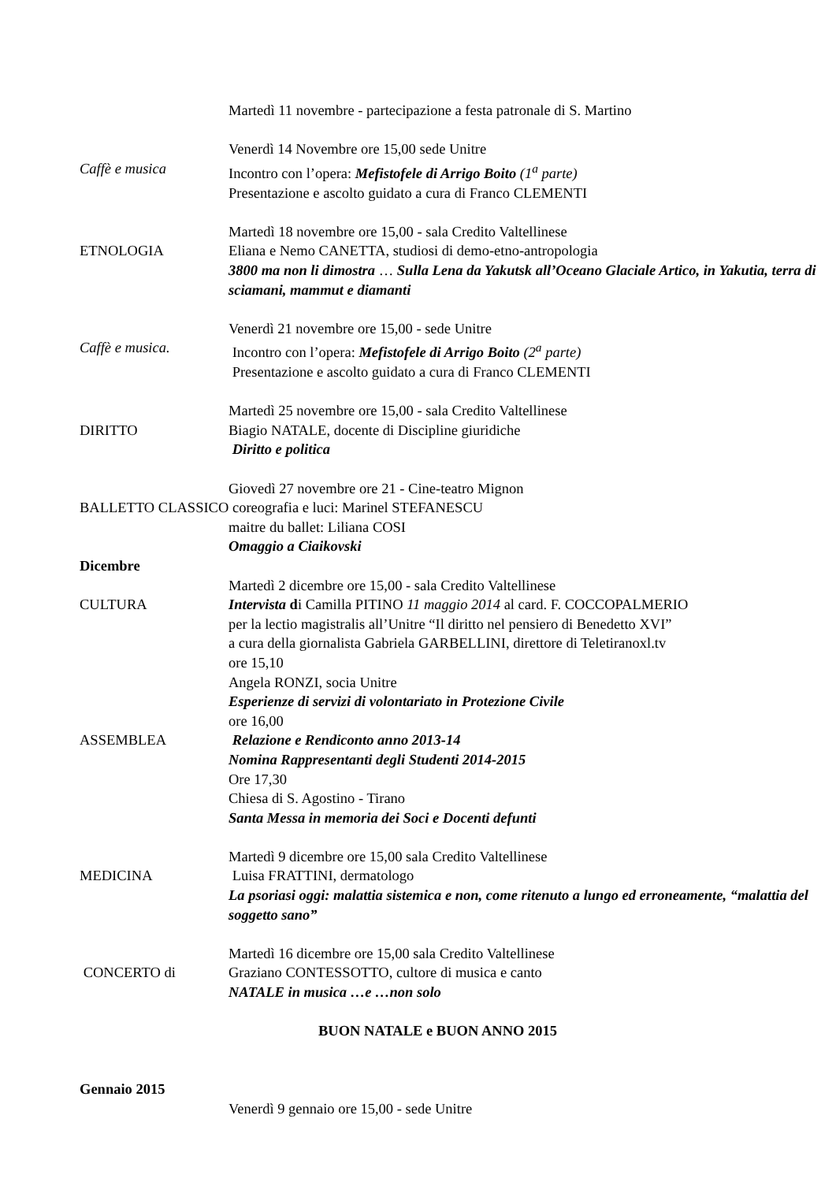Martedì 11 novembre - partecipazione a festa patronale di S. Martino
Venerdì 14 Novembre ore 15,00 sede Unitre
Caffè e musica Incontro con l’opera: Mefistofele di Arrigo Boito (1<sup>a</sup> parte)
Presentazione e ascolto guidato a cura di Franco CLEMENTI
Martedì 18 novembre ore 15,00 - sala Credito Valtellinese
ETNOLOGIA Eliana e Nemo CANETTA, studiosi di demo-etno-antropologia
3800 ma non li dimostra … Sulla Lena da Yakutsk all’Oceano Glaciale Artico, in Yakutia, terra di sciamani, mammut e diamanti
Venerdì 21 novembre ore 15,00 - sede Unitre
Caffè e musica. Incontro con l’opera: Mefistofele di Arrigo Boito (2<sup>a</sup> parte)
Presentazione e ascolto guidato a cura di Franco CLEMENTI
Martedì 25 novembre ore 15,00 - sala Credito Valtellinese
DIRITTO Biagio NATALE, docente di Discipline giuridiche
Diritto e politica
Giovedì 27 novembre ore 21 - Cine-teatro Mignon
BALLETTO CLASSICO coreografia e luci: Marinel STEFANESCU
maitre du ballet: Liliana COSI
Omaggio a Ciaikovski
Dicembre
Martedì 2 dicembre ore 15,00 - sala Credito Valtellinese
CULTURA Intervista di Camilla PITINO 11 maggio 2014 al card. F. COCCOPALMERIO
per la lectio magistralis all’Unitre “Il diritto nel pensiero di Benedetto XVI”
a cura della giornalista Gabriela GARBELLINI, direttore di Teletiranoxl.tv
ore 15,10
Angela RONZI, socia Unitre
Esperienze di servizi di volontariato in Protezione Civile
ore 16,00
ASSEMBLEA Relazione e Rendiconto anno 2013-14
Nomina Rappresentanti degli Studenti 2014-2015
Ore 17,30
Chiesa di S. Agostino - Tirano
Santa Messa in memoria dei Soci e Docenti defunti
Martedì 9 dicembre ore 15,00 sala Credito Valtellinese
MEDICINA Luisa FRATTINI, dermatologo
La psoriasi oggi: malattia sistemica e non, come ritenuto a lungo ed erroneamente, “malattia del soggetto sano”
Martedì 16 dicembre ore 15,00 sala Credito Valtellinese
CONCERTO di Graziano CONTESSOTTO, cultore di musica e canto
NATALE in musica …e …non solo
BUON NATALE e BUON ANNO 2015
Gennaio 2015
Venerdì 9 gennaio ore 15,00 - sede Unitre